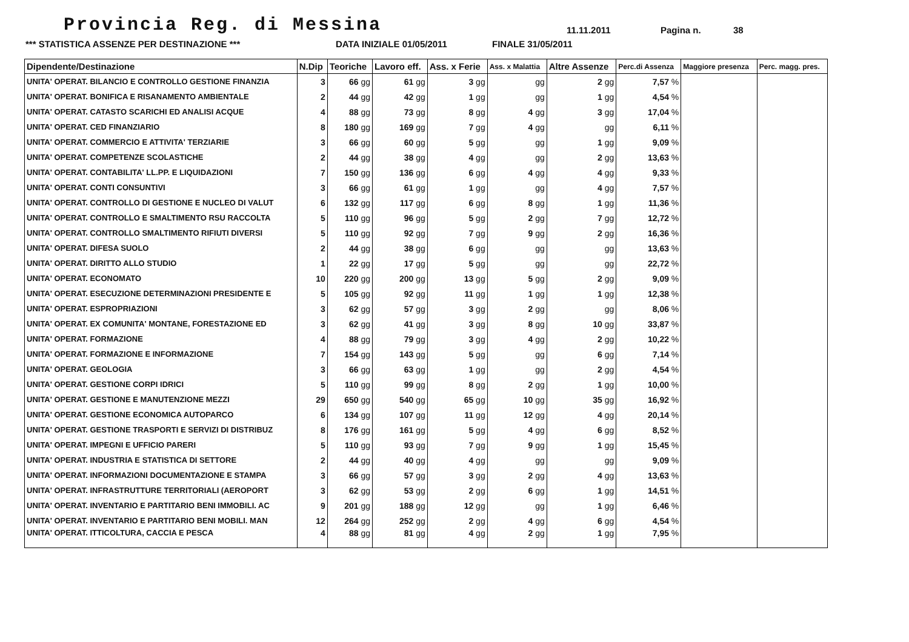Provincia Reg. di Messina
11.11.2011 Pagina n. 38
*** STATISTICA ASSENZE PER DESTINAZIONE *** DATA INIZIALE 01/05/2011 FINALE 31/05/2011
| Dipendente/Destinazione | N.Dip | Teoriche | Lavoro eff. | Ass. x Ferie | Ass. x Malattia | Altre Assenze | Perc.di Assenza | Maggiore presenza | Perc. magg. pres. |
| --- | --- | --- | --- | --- | --- | --- | --- | --- | --- |
| UNITA' OPERAT. BILANCIO E CONTROLLO GESTIONE FINANZIA | 3 | 66 gg | 61 gg | 3 gg | gg | 2 gg | 7,57 % | | |
| UNITA' OPERAT. BONIFICA E RISANAMENTO AMBIENTALE | 2 | 44 gg | 42 gg | 1 gg | gg | 1 gg | 4,54 % | | |
| UNITA' OPERAT. CATASTO SCARICHI ED ANALISI ACQUE | 4 | 88 gg | 73 gg | 8 gg | 4 gg | 3 gg | 17,04 % | | |
| UNITA' OPERAT. CED FINANZIARIO | 8 | 180 gg | 169 gg | 7 gg | 4 gg | gg | 6,11 % | | |
| UNITA' OPERAT. COMMERCIO E ATTIVITA' TERZIARIE | 3 | 66 gg | 60 gg | 5 gg | gg | 1 gg | 9,09 % | | |
| UNITA' OPERAT. COMPETENZE SCOLASTICHE | 2 | 44 gg | 38 gg | 4 gg | gg | 2 gg | 13,63 % | | |
| UNITA' OPERAT. CONTABILITA' LL.PP. E LIQUIDAZIONI | 7 | 150 gg | 136 gg | 6 gg | 4 gg | 4 gg | 9,33 % | | |
| UNITA' OPERAT. CONTI CONSUNTIVI | 3 | 66 gg | 61 gg | 1 gg | gg | 4 gg | 7,57 % | | |
| UNITA' OPERAT. CONTROLLO DI GESTIONE E NUCLEO DI VALUT | 6 | 132 gg | 117 gg | 6 gg | 8 gg | 1 gg | 11,36 % | | |
| UNITA' OPERAT. CONTROLLO E SMALTIMENTO RSU RACCOLTA | 5 | 110 gg | 96 gg | 5 gg | 2 gg | 7 gg | 12,72 % | | |
| UNITA' OPERAT. CONTROLLO SMALTIMENTO RIFIUTI DIVERSI | 5 | 110 gg | 92 gg | 7 gg | 9 gg | 2 gg | 16,36 % | | |
| UNITA' OPERAT. DIFESA SUOLO | 2 | 44 gg | 38 gg | 6 gg | gg | gg | 13,63 % | | |
| UNITA' OPERAT. DIRITTO ALLO STUDIO | 1 | 22 gg | 17 gg | 5 gg | gg | gg | 22,72 % | | |
| UNITA' OPERAT. ECONOMATO | 10 | 220 gg | 200 gg | 13 gg | 5 gg | 2 gg | 9,09 % | | |
| UNITA' OPERAT. ESECUZIONE DETERMINAZIONI PRESIDENTE E | 5 | 105 gg | 92 gg | 11 gg | 1 gg | 1 gg | 12,38 % | | |
| UNITA' OPERAT. ESPROPRIAZIONI | 3 | 62 gg | 57 gg | 3 gg | 2 gg | gg | 8,06 % | | |
| UNITA' OPERAT. EX COMUNITA' MONTANE, FORESTAZIONE ED | 3 | 62 gg | 41 gg | 3 gg | 8 gg | 10 gg | 33,87 % | | |
| UNITA' OPERAT. FORMAZIONE | 4 | 88 gg | 79 gg | 3 gg | 4 gg | 2 gg | 10,22 % | | |
| UNITA' OPERAT. FORMAZIONE E INFORMAZIONE | 7 | 154 gg | 143 gg | 5 gg | gg | 6 gg | 7,14 % | | |
| UNITA' OPERAT. GEOLOGIA | 3 | 66 gg | 63 gg | 1 gg | gg | 2 gg | 4,54 % | | |
| UNITA' OPERAT. GESTIONE CORPI IDRICI | 5 | 110 gg | 99 gg | 8 gg | 2 gg | 1 gg | 10,00 % | | |
| UNITA' OPERAT. GESTIONE E MANUTENZIONE MEZZI | 29 | 650 gg | 540 gg | 65 gg | 10 gg | 35 gg | 16,92 % | | |
| UNITA' OPERAT. GESTIONE ECONOMICA AUTOPARCO | 6 | 134 gg | 107 gg | 11 gg | 12 gg | 4 gg | 20,14 % | | |
| UNITA' OPERAT. GESTIONE TRASPORTI E SERVIZI DI DISTRIBUZ | 8 | 176 gg | 161 gg | 5 gg | 4 gg | 6 gg | 8,52 % | | |
| UNITA' OPERAT. IMPEGNI E UFFICIO PARERI | 5 | 110 gg | 93 gg | 7 gg | 9 gg | 1 gg | 15,45 % | | |
| UNITA' OPERAT. INDUSTRIA E STATISTICA DI SETTORE | 2 | 44 gg | 40 gg | 4 gg | gg | gg | 9,09 % | | |
| UNITA' OPERAT. INFORMAZIONI DOCUMENTAZIONE E STAMPA | 3 | 66 gg | 57 gg | 3 gg | 2 gg | 4 gg | 13,63 % | | |
| UNITA' OPERAT. INFRASTRUTTURE TERRITORIALI (AEROPORT | 3 | 62 gg | 53 gg | 2 gg | 6 gg | 1 gg | 14,51 % | | |
| UNITA' OPERAT. INVENTARIO E PARTITARIO BENI IMMOBILI. AC | 9 | 201 gg | 188 gg | 12 gg | gg | 1 gg | 6,46 % | | |
| UNITA' OPERAT. INVENTARIO E PARTITARIO BENI MOBILI. MAN | 12 | 264 gg | 252 gg | 2 gg | 4 gg | 6 gg | 4,54 % | | |
| UNITA' OPERAT. ITTICOLTURA, CACCIA E PESCA | 4 | 88 gg | 81 gg | 4 gg | 2 gg | 1 gg | 7,95 % | | |